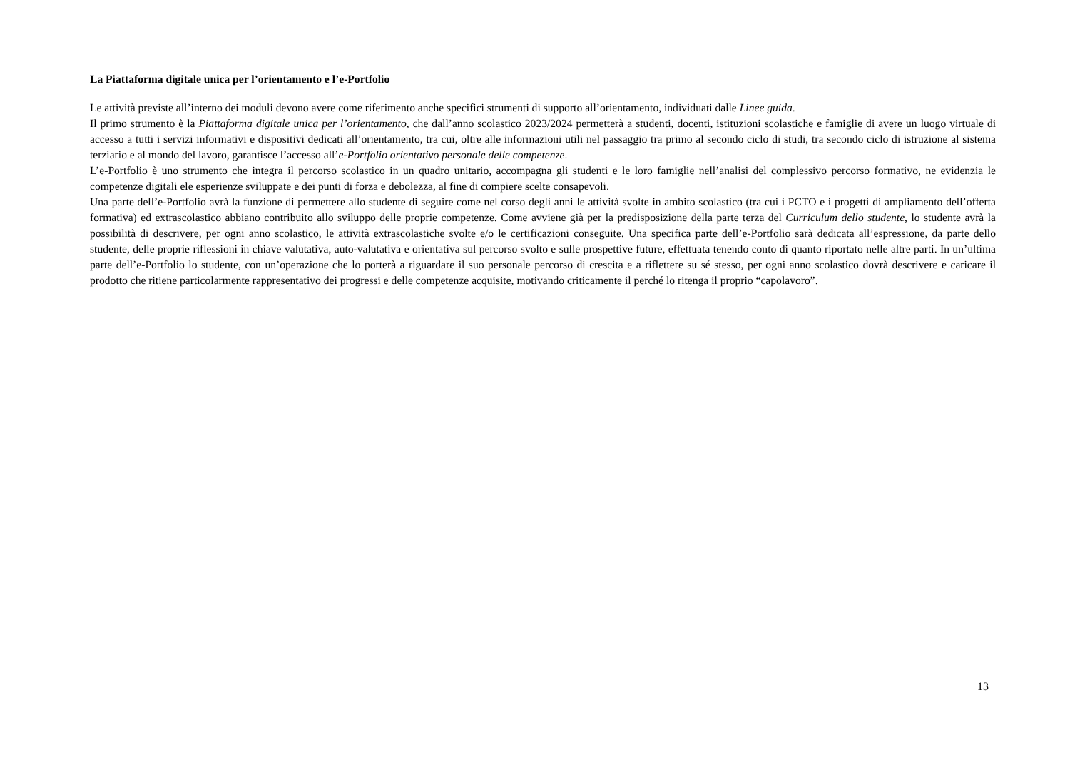La Piattaforma digitale unica per l’orientamento e l’e-Portfolio
Le attività previste all’interno dei moduli devono avere come riferimento anche specifici strumenti di supporto all’orientamento, individuati dalle Linee guida.
Il primo strumento è la Piattaforma digitale unica per l’orientamento, che dall’anno scolastico 2023/2024 permetterà a studenti, docenti, istituzioni scolastiche e famiglie di avere un luogo virtuale di accesso a tutti i servizi informativi e dispositivi dedicati all’orientamento, tra cui, oltre alle informazioni utili nel passaggio tra primo al secondo ciclo di studi, tra secondo ciclo di istruzione al sistema terziario e al mondo del lavoro, garantisce l’accesso all’e-Portfolio orientativo personale delle competenze.
L’e-Portfolio è uno strumento che integra il percorso scolastico in un quadro unitario, accompagna gli studenti e le loro famiglie nell’analisi del complessivo percorso formativo, ne evidenzia le competenze digitali ele esperienze sviluppate e dei punti di forza e debolezza, al fine di compiere scelte consapevoli.
Una parte dell’e-Portfolio avrà la funzione di permettere allo studente di seguire come nel corso degli anni le attività svolte in ambito scolastico (tra cui i PCTO e i progetti di ampliamento dell’offerta formativa) ed extrascolastico abbiano contribuito allo sviluppo delle proprie competenze. Come avviene già per la predisposizione della parte terza del Curriculum dello studente, lo studente avrà la possibilità di descrivere, per ogni anno scolastico, le attività extrascolastiche svolte e/o le certificazioni conseguite. Una specifica parte dell’e-Portfolio sarà dedicata all’espressione, da parte dello studente, delle proprie riflessioni in chiave valutativa, auto-valutativa e orientativa sul percorso svolto e sulle prospettive future, effettuata tenendo conto di quanto riportato nelle altre parti. In un’ultima parte dell’e-Portfolio lo studente, con un’operazione che lo porterà a riguardare il suo personale percorso di crescita e a riflettere su sé stesso, per ogni anno scolastico dovrà descrivere e caricare il prodotto che ritiene particolarmente rappresentativo dei progressi e delle competenze acquisite, motivando criticamente il perché lo ritenga il proprio “capolavoro”.
13